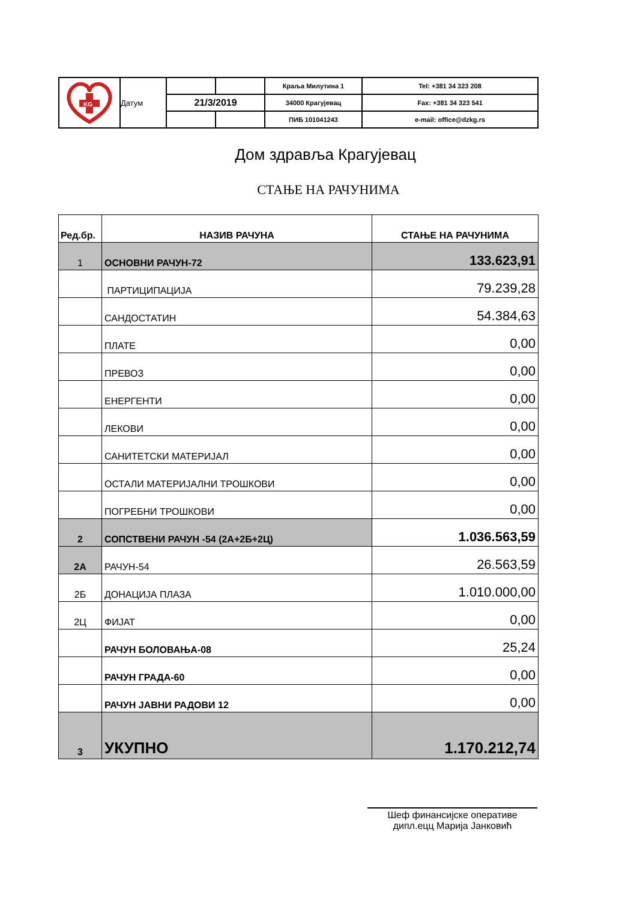| KG | | | | Краља Милутина 1 | Tel: +381 34 323 208 |
| | Датум | 21/3/2019 | | 34000 Крагујевац | Fax: +381 34 323 541 |
| | | | | ПИБ 101041243 | e-mail: office@dzkg.rs |
Дом здравља Крагујевац
СТАЊЕ НА РАЧУНИМА
| Ред.бр. | НАЗИВ РАЧУНА | СТАЊЕ НА РАЧУНИМА |
| --- | --- | --- |
| 1 | ОСНОВНИ РАЧУН-72 | 133.623,91 |
| | ПАРТИЦИПАЦИЈА | 79.239,28 |
| | САНДОСТАТИН | 54.384,63 |
| | ПЛАТЕ | 0,00 |
| | ПРЕВОЗ | 0,00 |
| | ЕНЕРГЕНТИ | 0,00 |
| | ЛЕКОВИ | 0,00 |
| | САНИТЕТСКИ МАТЕРИЈАЛ | 0,00 |
| | ОСТАЛИ МАТЕРИЈАЛНИ ТРОШКОВИ | 0,00 |
| | ПОГРЕБНИ ТРОШКОВИ | 0,00 |
| 2 | СОПСТВЕНИ РАЧУН -54 (2А+2Б+2Ц) | 1.036.563,59 |
| 2А | РАЧУН-54 | 26.563,59 |
| 2Б | ДОНАЦИЈА ПЛАЗА | 1.010.000,00 |
| 2Ц | ФИЈАТ | 0,00 |
| | РАЧУН БОЛОВАЊА-08 | 25,24 |
| | РАЧУН ГРАДА-60 | 0,00 |
| | РАЧУН ЈАВНИ РАДОВИ 12 | 0,00 |
| 3 | УКУПНО | 1.170.212,74 |
Шеф финансијске оперативе
дипл.ецц Марија Јанковић